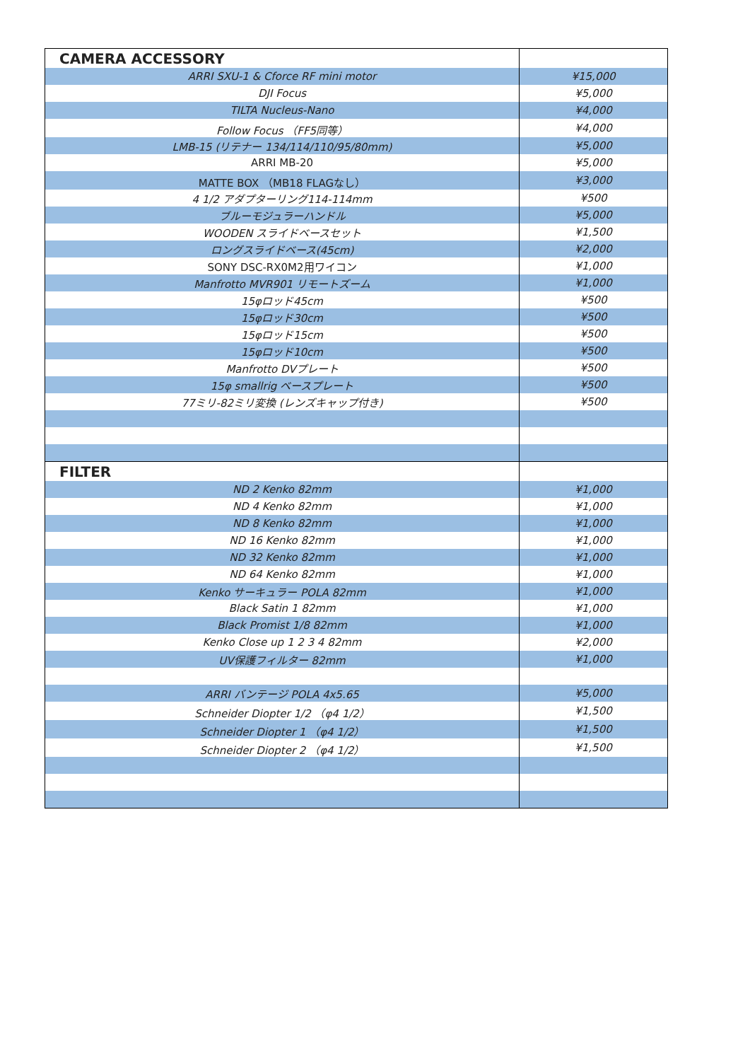| CAMERA ACCESSORY | |
| ARRI SXU-1 & Cforce RF mini motor | ¥15,000 |
| DJI Focus | ¥5,000 |
| TILTA Nucleus-Nano | ¥4,000 |
| Follow Focus （FF5同等） | ¥4,000 |
| LMB-15 (リテナー 134/114/110/95/80mm) | ¥5,000 |
| ARRI MB-20 | ¥5,000 |
| MATTE BOX （MB18 FLAGなし） | ¥3,000 |
| 4 1/2 アダプターリング114-114mm | ¥500 |
| ブルーモジュラーハンドル | ¥5,000 |
| WOODEN スライドベースセット | ¥1,500 |
| ロングスライドベース(45cm) | ¥2,000 |
| SONY DSC-RX0M2用ワイコン | ¥1,000 |
| Manfrotto MVR901 リモートズーム | ¥1,000 |
| 15φロッド45cm | ¥500 |
| 15φロッド30cm | ¥500 |
| 15φロッド15cm | ¥500 |
| 15φロッド10cm | ¥500 |
| Manfrotto DVプレート | ¥500 |
| 15φ smallrig ベースプレート | ¥500 |
| 77ミリ-82ミリ変換 (レンズキャップ付き) | ¥500 |
| FILTER | |
| ND 2 Kenko 82mm | ¥1,000 |
| ND 4 Kenko 82mm | ¥1,000 |
| ND 8 Kenko 82mm | ¥1,000 |
| ND 16 Kenko 82mm | ¥1,000 |
| ND 32 Kenko 82mm | ¥1,000 |
| ND 64 Kenko 82mm | ¥1,000 |
| Kenko サーキュラー POLA 82mm | ¥1,000 |
| Black Satin 1 82mm | ¥1,000 |
| Black Promist 1/8 82mm | ¥1,000 |
| Kenko Close up 1 2 3 4 82mm | ¥2,000 |
| UV保護フィルター 82mm | ¥1,000 |
| ARRI バンテージ POLA 4x5.65 | ¥5,000 |
| Schneider Diopter 1/2 （φ4 1/2） | ¥1,500 |
| Schneider Diopter 1 （φ4 1/2） | ¥1,500 |
| Schneider Diopter 2 （φ4 1/2） | ¥1,500 |